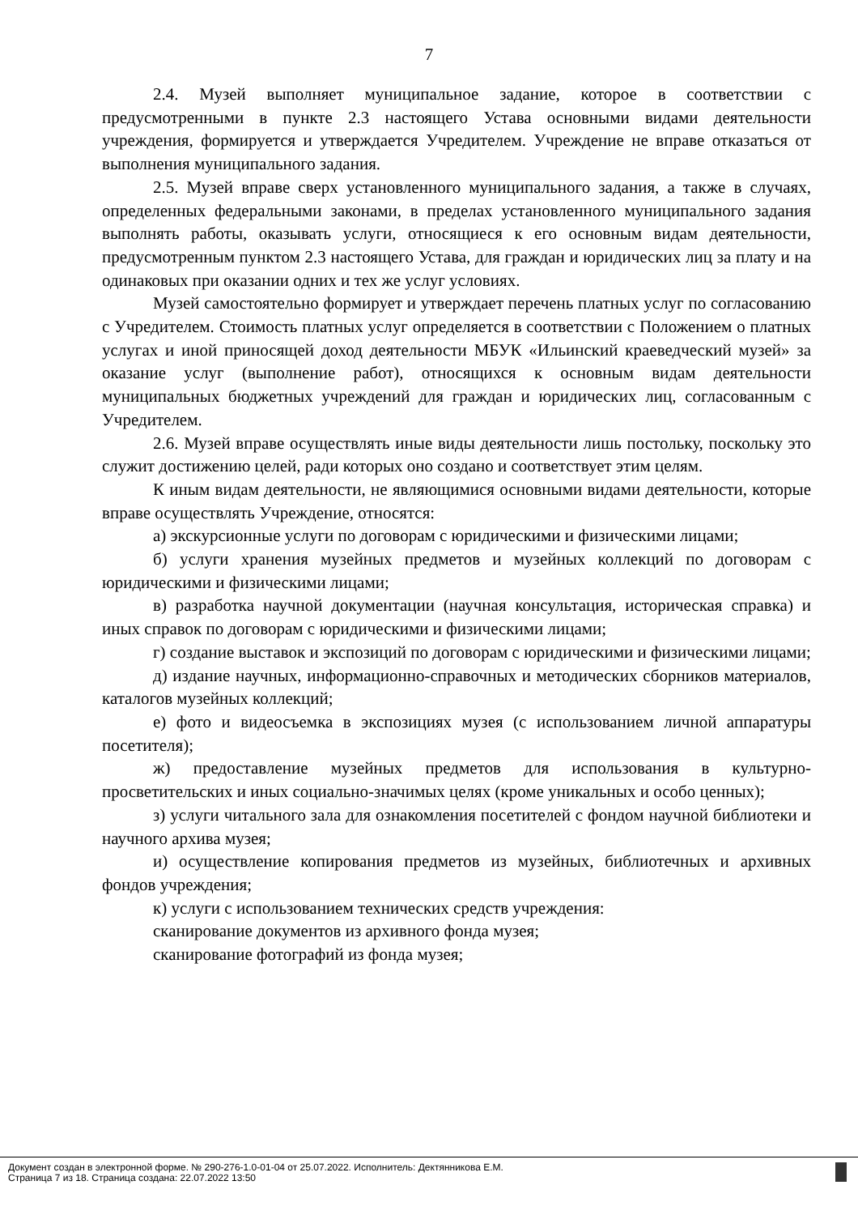7
2.4. Музей выполняет муниципальное задание, которое в соответствии с предусмотренными в пункте 2.3 настоящего Устава основными видами деятельности учреждения, формируется и утверждается Учредителем. Учреждение не вправе отказаться от выполнения муниципального задания.
2.5. Музей вправе сверх установленного муниципального задания, а также в случаях, определенных федеральными законами, в пределах установленного муниципального задания выполнять работы, оказывать услуги, относящиеся к его основным видам деятельности, предусмотренным пунктом 2.3 настоящего Устава, для граждан и юридических лиц за плату и на одинаковых при оказании одних и тех же услуг условиях.
Музей самостоятельно формирует и утверждает перечень платных услуг по согласованию с Учредителем. Стоимость платных услуг определяется в соответствии с Положением о платных услугах и иной приносящей доход деятельности МБУК «Ильинский краеведческий музей» за оказание услуг (выполнение работ), относящихся к основным видам деятельности муниципальных бюджетных учреждений для граждан и юридических лиц, согласованным с Учредителем.
2.6. Музей вправе осуществлять иные виды деятельности лишь постольку, поскольку это служит достижению целей, ради которых оно создано и соответствует этим целям.
К иным видам деятельности, не являющимися основными видами деятельности, которые вправе осуществлять Учреждение, относятся:
а) экскурсионные услуги по договорам с юридическими и физическими лицами;
б) услуги хранения музейных предметов и музейных коллекций по договорам с юридическими и физическими лицами;
в) разработка научной документации (научная консультация, историческая справка) и иных справок по договорам с юридическими и физическими лицами;
г) создание выставок и экспозиций по договорам с юридическими и физическими лицами;
д) издание научных, информационно-справочных и методических сборников материалов, каталогов музейных коллекций;
е) фото и видеосъемка в экспозициях музея (с использованием личной аппаратуры посетителя);
ж) предоставление музейных предметов для использования в культурно-просветительских и иных социально-значимых целях (кроме уникальных и особо ценных);
з) услуги читального зала для ознакомления посетителей с фондом научной библиотеки и научного архива музея;
и) осуществление копирования предметов из музейных, библиотечных и архивных фондов учреждения;
к) услуги с использованием технических средств учреждения:
сканирование документов из архивного фонда музея;
сканирование фотографий из фонда музея;
Документ создан в электронной форме. № 290-276-1.0-01-04 от 25.07.2022. Исполнитель: Дектянникова Е.М.
Страница 7 из 18. Страница создана: 22.07.2022 13:50